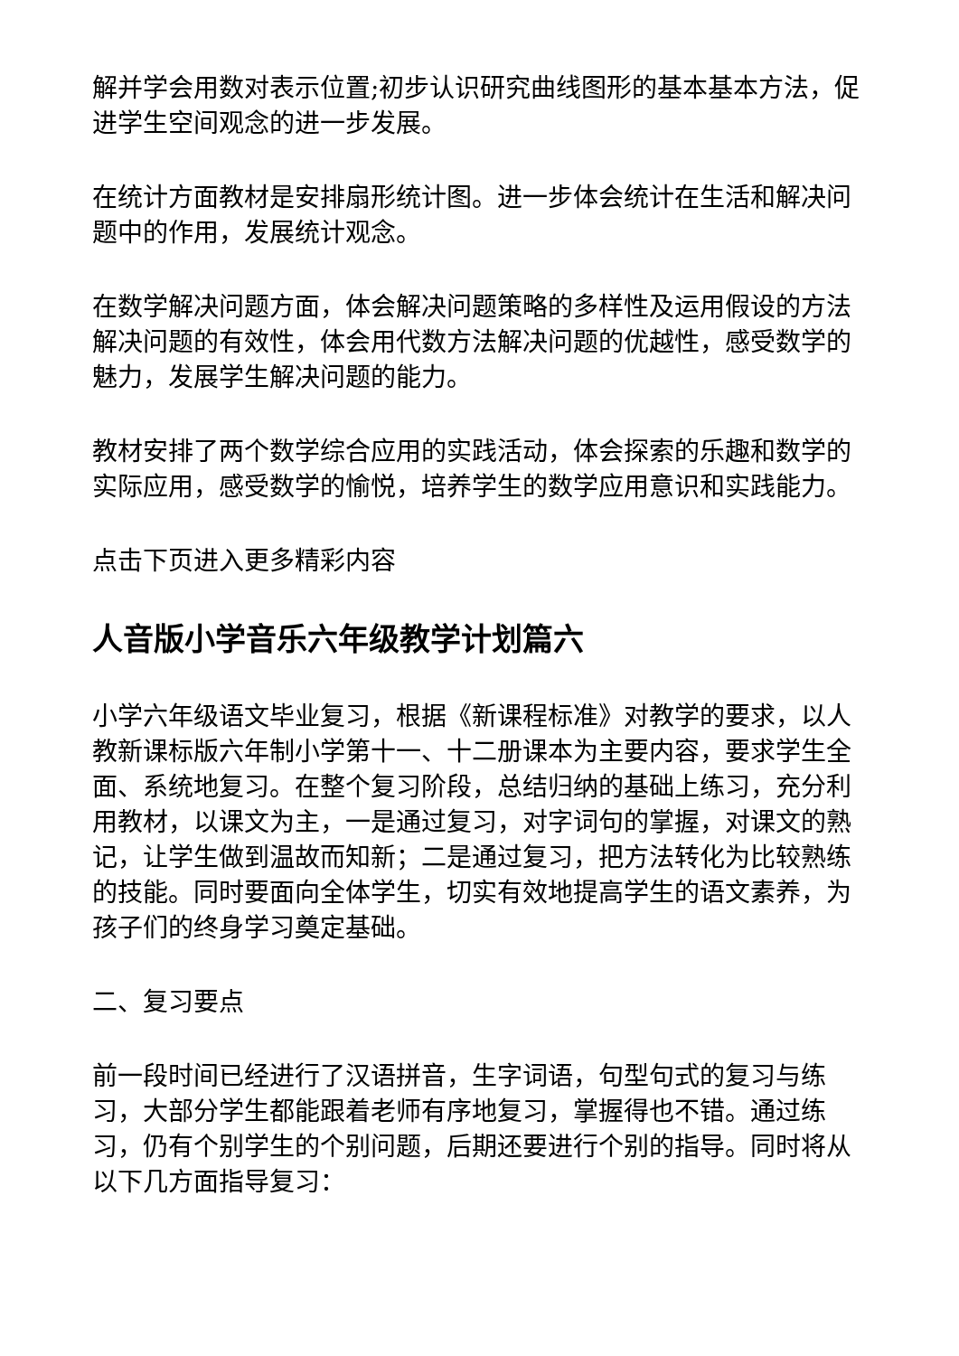解并学会用数对表示位置;初步认识研究曲线图形的基本基本方法，促进学生空间观念的进一步发展。
在统计方面教材是安排扇形统计图。进一步体会统计在生活和解决问题中的作用，发展统计观念。
在数学解决问题方面，体会解决问题策略的多样性及运用假设的方法解决问题的有效性，体会用代数方法解决问题的优越性，感受数学的魅力，发展学生解决问题的能力。
教材安排了两个数学综合应用的实践活动，体会探索的乐趣和数学的实际应用，感受数学的愉悦，培养学生的数学应用意识和实践能力。
点击下页进入更多精彩内容
人音版小学音乐六年级教学计划篇六
小学六年级语文毕业复习，根据《新课程标准》对教学的要求，以人教新课标版六年制小学第十一、十二册课本为主要内容，要求学生全面、系统地复习。在整个复习阶段，总结归纳的基础上练习，充分利用教材，以课文为主，一是通过复习，对字词句的掌握，对课文的熟记，让学生做到温故而知新；二是通过复习，把方法转化为比较熟练的技能。同时要面向全体学生，切实有效地提高学生的语文素养，为孩子们的终身学习奠定基础。
二、复习要点
前一段时间已经进行了汉语拼音，生字词语，句型句式的复习与练习，大部分学生都能跟着老师有序地复习，掌握得也不错。通过练习，仍有个别学生的个别问题，后期还要进行个别的指导。同时将从以下几方面指导复习：